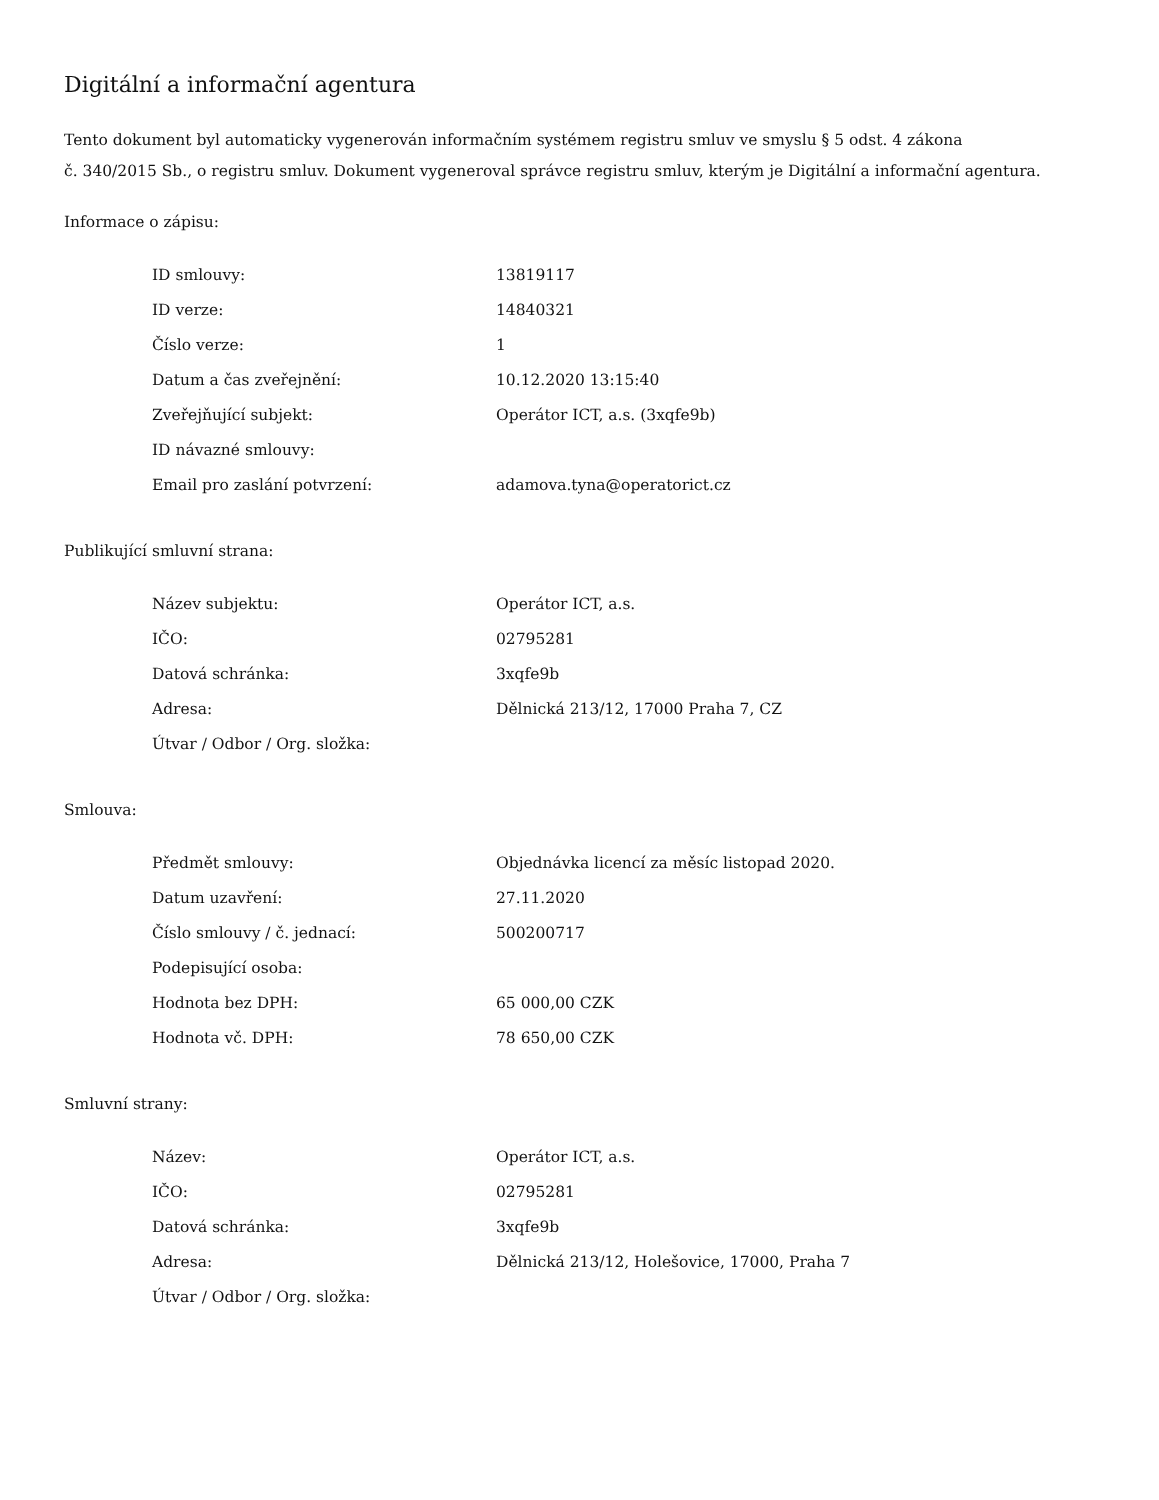Digitální a informační agentura
Tento dokument byl automaticky vygenerován informačním systémem registru smluv ve smyslu § 5 odst. 4 zákona
č. 340/2015 Sb., o registru smluv. Dokument vygeneroval správce registru smluv, kterým je Digitální a informační agentura.
Informace o zápisu:
| ID smlouvy: | 13819117 |
| ID verze: | 14840321 |
| Číslo verze: | 1 |
| Datum a čas zveřejnění: | 10.12.2020 13:15:40 |
| Zveřejňující subjekt: | Operátor ICT, a.s. (3xqfe9b) |
| ID návazné smlouvy: | |
| Email pro zaslání potvrzení: | adamova.tyna@operatorict.cz |
Publikující smluvní strana:
| Název subjektu: | Operátor ICT, a.s. |
| IČO: | 02795281 |
| Datová schránka: | 3xqfe9b |
| Adresa: | Dělnická 213/12, 17000 Praha 7, CZ |
| Útvar / Odbor / Org. složka: | |
Smlouva:
| Předmět smlouvy: | Objednávka licencí za měsíc listopad 2020. |
| Datum uzavření: | 27.11.2020 |
| Číslo smlouvy / č. jednací: | 500200717 |
| Podepisující osoba: | |
| Hodnota bez DPH: | 65 000,00 CZK |
| Hodnota vč. DPH: | 78 650,00 CZK |
Smluvní strany:
| Název: | Operátor ICT, a.s. |
| IČO: | 02795281 |
| Datová schránka: | 3xqfe9b |
| Adresa: | Dělnická 213/12, Holešovice, 17000, Praha 7 |
| Útvar / Odbor / Org. složka: | |